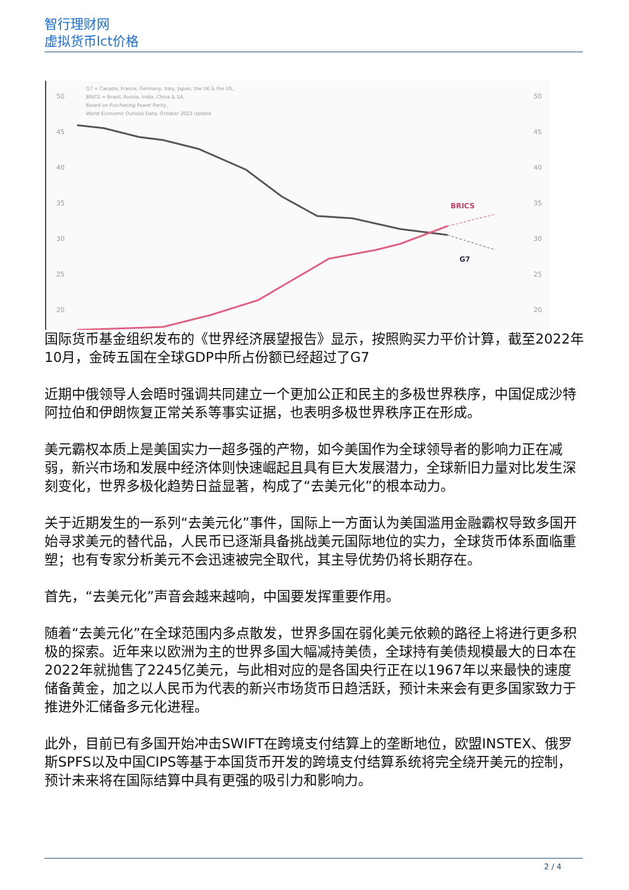智行理财网
虚拟货币lct价格
50
45
40
35
30
25
20
50
45
40
35
30
25
20
G7 = Canada, France, Germany, Italy, Japan, the UK & the US,
BRICS = Brazil, Russia, India, China & SA,
Based on Purchasing Power Parity,
World Economic Outlook Data, October 2022 Update
BRICS
G7
国际货币基金组织发布的《世界经济展望报告》显示，按照购买力平价计算，截至2022年10月，金砖五国在全球GDP中所占份额已经超过了G7
近期中俄领导人会晤时强调共同建立一个更加公正和民主的多极世界秩序，中国促成沙特阿拉伯和伊朗恢复正常关系等事实证据，也表明多极世界秩序正在形成。
美元霸权本质上是美国实力一超多强的产物，如今美国作为全球领导者的影响力正在减弱，新兴市场和发展中经济体则快速崛起且具有巨大发展潜力，全球新旧力量对比发生深刻变化，世界多极化趋势日益显著，构成了“去美元化”的根本动力。
关于近期发生的一系列“去美元化”事件，国际上一方面认为美国滥用金融霸权导致多国开始寻求美元的替代品，人民币已逐渐具备挑战美元国际地位的实力，全球货币体系面临重塑；也有专家分析美元不会迅速被完全取代，其主导优势仍将长期存在。
首先，“去美元化”声音会越来越响，中国要发挥重要作用。
随着“去美元化”在全球范围内多点散发，世界多国在弱化美元依赖的路径上将进行更多积极的探索。近年来以欧洲为主的世界多国大幅减持美债，全球持有美债规模最大的日本在2022年就抛售了2245亿美元，与此相对应的是各国央行正在以1967年以来最快的速度储备黄金，加之以人民币为代表的新兴市场货币日趋活跃，预计未来会有更多国家致力于推进外汇储备多元化进程。
此外，目前已有多国开始冲击SWIFT在跨境支付结算上的垄断地位，欧盟INSTEX、俄罗斯SPFS以及中国CIPS等基于本国货币开发的跨境支付结算系统将完全绕开美元的控制，预计未来将在国际结算中具有更强的吸引力和影响力。
2 / 4